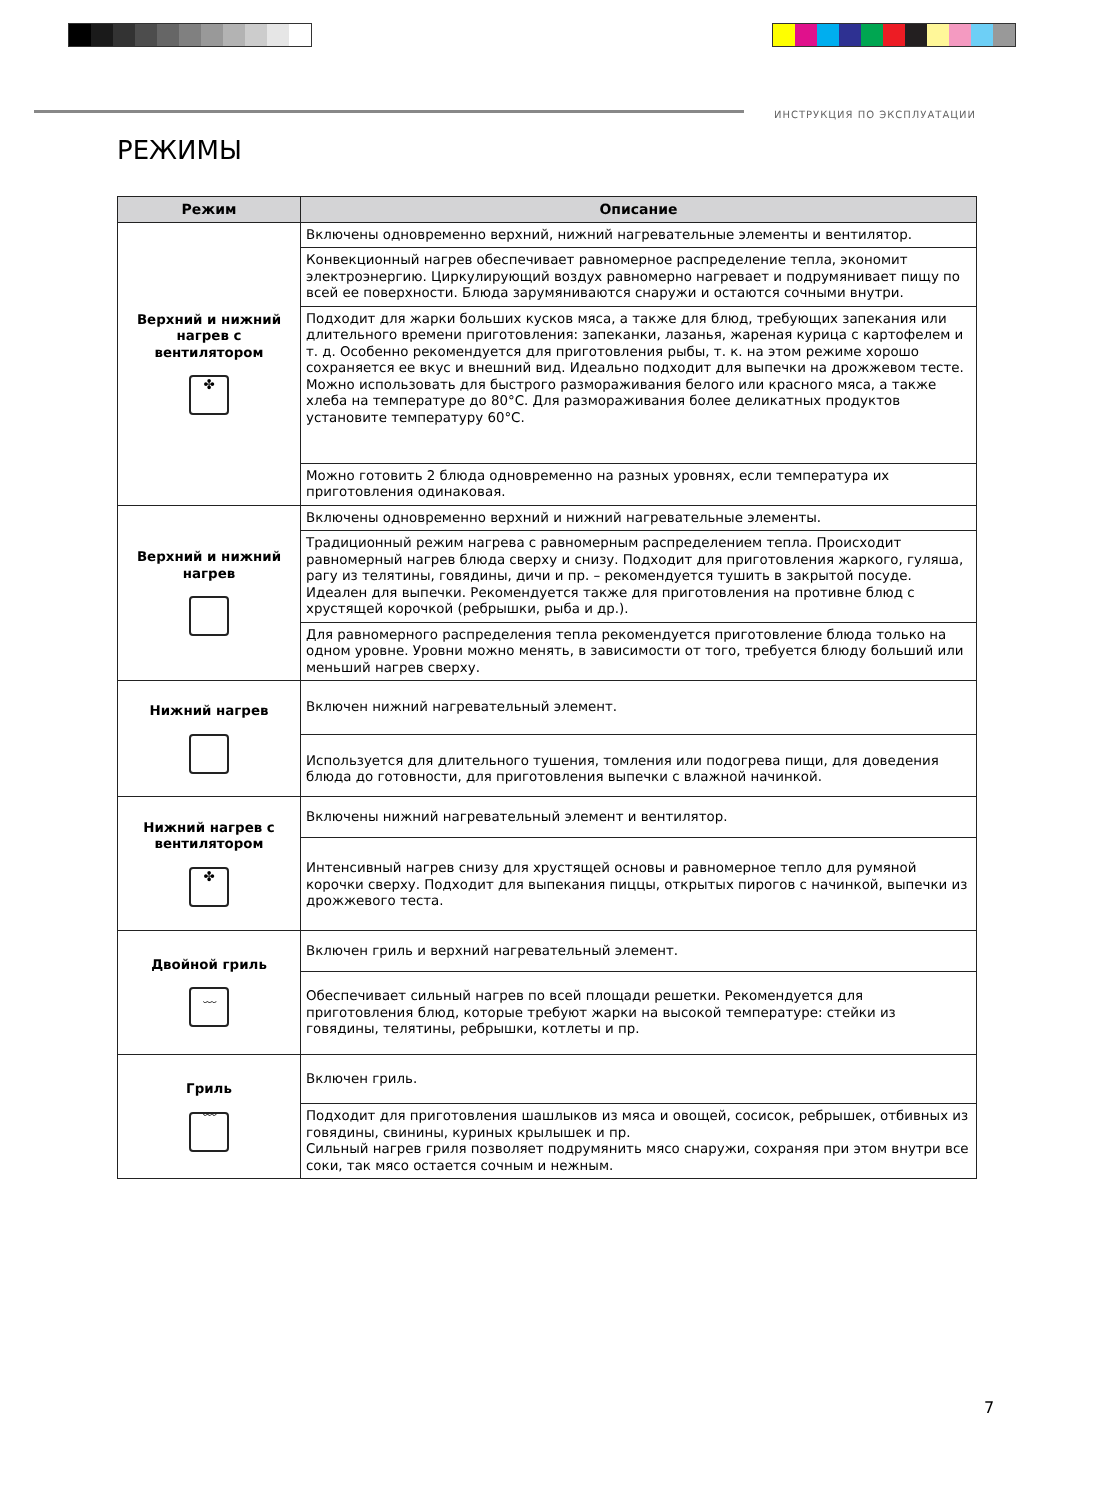ИНСТРУКЦИЯ ПО ЭКСПЛУАТАЦИИ
РЕЖИМЫ
| Режим | Описание |
| --- | --- |
| Верхний и нижний нагрев с вентилятором ✤ | Включены одновременно верхний, нижний нагревательные элементы и вентилятор. |
| | Конвекционный нагрев обеспечивает равномерное распределение тепла, экономит электроэнергию. Циркулирующий воздух равномерно нагревает и подрумянивает пищу по всей ее поверхности. Блюда зарумяниваются снаружи и остаются сочными внутри. |
| | Подходит для жарки больших кусков мяса, а также для блюд, требующих запекания или длительного времени приготовления: запеканки, лазанья, жареная курица с картофелем и т. д. Особенно рекомендуется для приготовления рыбы, т. к. на этом режиме хорошо сохраняется ее вкус и внешний вид. Идеально подходит для выпечки на дрожжевом тесте. Можно использовать для быстрого размораживания белого или красного мяса, а также хлеба на температуре до 80°C. Для размораживания более деликатных продуктов установите температуру 60°C. |
| | Можно готовить 2 блюда одновременно на разных уровнях, если температура их приготовления одинаковая. |
| Верхний и нижний нагрев | Включены одновременно верхний и нижний нагревательные элементы. |
| | Традиционный режим нагрева с равномерным распределением тепла. Происходит равномерный нагрев блюда сверху и снизу. Подходит для приготовления жаркого, гуляша, рагу из телятины, говядины, дичи и пр. – рекомендуется тушить в закрытой посуде. Идеален для выпечки. Рекомендуется также для приготовления на противне блюд с хрустящей корочкой (ребрышки, рыба и др.). |
| | Для равномерного распределения тепла рекомендуется приготовление блюда только на одном уровне. Уровни можно менять, в зависимости от того, требуется блюду больший или меньший нагрев сверху. |
| Нижний нагрев | Включен нижний нагревательный элемент. |
| | Используется для длительного тушения, томления или подогрева пищи, для доведения блюда до готовности, для приготовления выпечки с влажной начинкой. |
| Нижний нагрев с вентилятором ✤ | Включены нижний нагревательный элемент и вентилятор. |
| | Интенсивный нагрев снизу для хрустящей основы и равномерное тепло для румяной корочки сверху. Подходит для выпекания пиццы, открытых пирогов с начинкой, выпечки из дрожжевого теста. |
| Двойной гриль ﹏ | Включен гриль и верхний нагревательный элемент. |
| | Обеспечивает сильный нагрев по всей площади решетки. Рекомендуется для приготовления блюд, которые требуют жарки на высокой температуре: стейки из говядины, телятины, ребрышки, котлеты и пр. |
| Гриль ﹋ | Включен гриль. |
| | Подходит для приготовления шашлыков из мяса и овощей, сосисок, ребрышек, отбивных из говядины, свинины, куриных крылышек и пр. Сильный нагрев гриля позволяет подрумянить мясо снаружи, сохраняя при этом внутри все соки, так мясо остается сочным и нежным. |
7